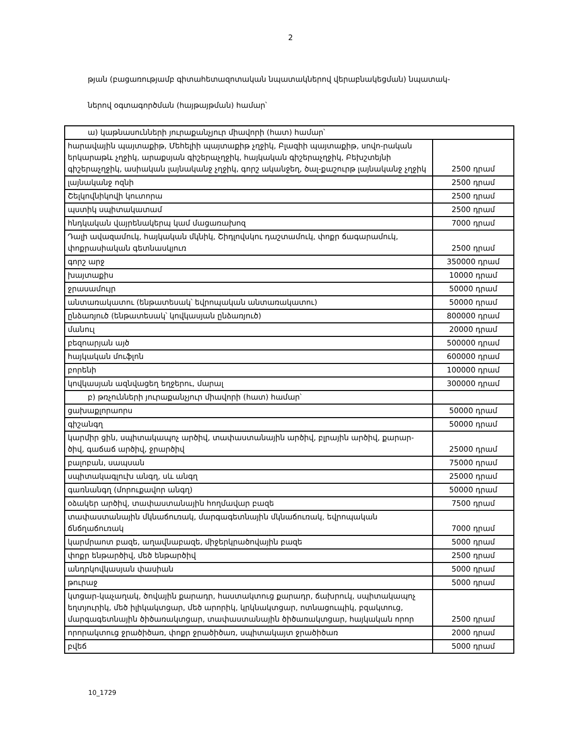2
թյան (բացառությամբ գիտահետազոտական նպատակներով վերաբնակեցման) նպատակ-
ներով օգտագործման (հայթայթման) համար՝
| ա) կաթնասունների յուրաքանչյուր միավորի (հատ) համար՝ | |
| հարավային պայտաքիթ, Մեհելիի պայտաքիթ չղջիկ, Բլազիի պայտաքիթ, սովո-րական երկարաթև չղջիկ, արաքսյան գիշերաչղջիկ, հայկական գիշերաչղջիկ, Բեխշտեյնի գիշերաչղջիկ, ասիական լայնականջ չղջիկ, գորշ ականջեղ, ծալ-քաշուրթ լայնականջ չղջիկ | 2500 դրամ |
| լայնականջ ոզնի | 2500 դրամ |
| Շելկովնիկովի կուտորա | 2500 դրամ |
| պստիկ սպիտակատամ | 2500 դրամ |
| հնդկական վայրենակերպ կամ մացառախոզ | 7000 դրամ |
| Դալի ավազամուկ, հայկական մկնիկ, Շիդլովսկու դաշտամուկ, փոքր ճագարամուկ, փոքրասիական գետնասկյուռ | 2500 դրամ |
| գորշ արջ | 350000 դրամ |
| խայտաքիս | 10000 դրամ |
| ջրասամույր | 50000 դրամ |
| անտառակատու (ենթատեսակ՝ եվրոպական անտառակատու) | 50000 դրամ |
| ընձառյուծ (ենթատեսակ՝ կովկասյան ընձառյուծ) | 800000 դրամ |
| մանուլ | 20000 դրամ |
| բեզոարյան այծ | 500000 դրամ |
| հայկական մուֆլոն | 600000 դրամ |
| բորենի | 100000 դրամ |
| կովկասյան ազնվացեղ եղջերու, մարալ | 300000 դրամ |
| բ) թռչունների յուրաքանչյուր միավորի (հատ) համար՝ | |
| ցախաքլորաորս | 50000 դրամ |
| գիշանգղ | 50000 դրամ |
| կարմիր ցին, սպիտակապոչ արծիվ, տափաստանային արծիվ, բլրային արծիվ, քարար-ծիվ, գաճաճ արծիվ, ջրարծիվ | 25000 դրամ |
| բալոբան, սապսան | 75000 դրամ |
| սպիտակագլուխ անգղ, սև անգղ | 25000 դրամ |
| գառնանգղ (մորուքավոր անգղ) | 50000 դրամ |
| օձակեր արծիվ, տափաստանային հողմավար բազե | 7500 դրամ |
| տափաստանային մկնաճուռակ, մարգագետնային մկնաճուռակ, եվրոպական ճնճղաճուռակ | 7000 դրամ |
| կարմրաոտ բազե, աղավնաբազե, միջերկրածովային բազե | 5000 դրամ |
| փոքր ենթարծիվ, մեծ ենթարծիվ | 2500 դրամ |
| անդրկովկասյան փասիան | 5000 դրամ |
| թուրաջ | 5000 դրամ |
| կտցար-կաչաղակ, ծովային քարադր, հաստակտուց քարադր, ճախրուկ, սպիտակապոչ եղտյուրիկ, մեծ իլիկակտցար, մեծ արորիկ, կրկնակտցար, ոտնացուպիկ, բզակտուց, մարգագետնային ծիծառակտցար, տափաստանային ծիծառակտցար, հայկական որոր | 2500 դրամ |
| որորակտուց ջրածիծառ, փոքր ջրածիծառ, սպիտակայտ ջրածիծառ | 2000 դրամ |
| բվեճ | 5000 դրամ |
10_1729